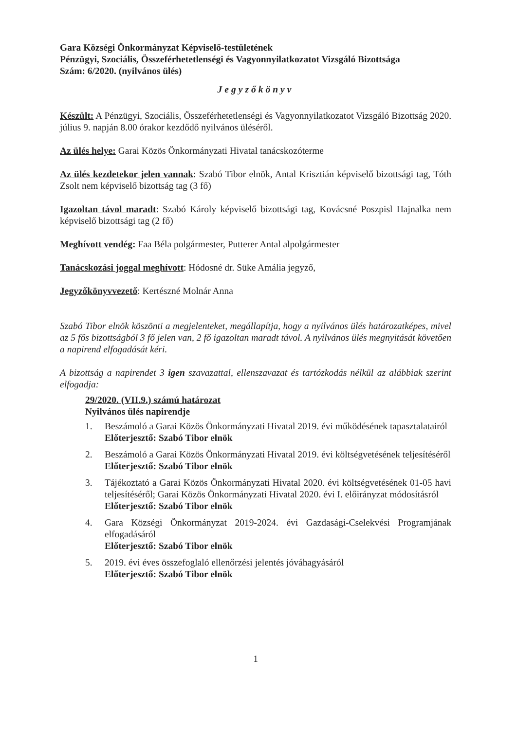Gara Községi Önkormányzat Képviselő-testületének
Pénzügyi, Szociális, Összeférhetetlenségi és Vagyonnyilatkozatot Vizsgáló Bizottsága
Szám: 6/2020. (nyilvános ülés)
Jegyzőkönyv
Készült: A Pénzügyi, Szociális, Összeférhetetlenségi és Vagyonnyilatkozatot Vizsgáló Bizottság 2020. július 9. napján 8.00 órakor kezdődő nyilvános üléséről.
Az ülés helye: Garai Közös Önkormányzati Hivatal tanácskozóterme
Az ülés kezdetekor jelen vannak: Szabó Tibor elnök, Antal Krisztián képviselő bizottsági tag, Tóth Zsolt nem képviselő bizottság tag (3 fő)
Igazoltan távol maradt: Szabó Károly képviselő bizottsági tag, Kovácsné Poszpisl Hajnalka nem képviselő bizottsági tag (2 fő)
Meghívott vendég: Faa Béla polgármester, Putterer Antal alpolgármester
Tanácskozási joggal meghívott: Hódosné dr. Süke Amália jegyző,
Jegyzőkönyvvezető: Kertészné Molnár Anna
Szabó Tibor elnök köszönti a megjelenteket, megállapítja, hogy a nyilvános ülés határozatképes, mivel az 5 fős bizottságból 3 fő jelen van, 2 fő igazoltan maradt távol. A nyilvános ülés megnyitását követően a napirend elfogadását kéri.
A bizottság a napirendet 3 igen szavazattal, ellenszavazat és tartózkodás nélkül az alábbiak szerint elfogadja:
29/2020. (VII.9.) számú határozat
Nyilvános ülés napirendje
1. Beszámoló a Garai Közös Önkormányzati Hivatal 2019. évi működésének tapasztalatairól
Előterjesztő: Szabó Tibor elnök
2. Beszámoló a Garai Közös Önkormányzati Hivatal 2019. évi költségvetésének teljesítéséről
Előterjesztő: Szabó Tibor elnök
3. Tájékoztató a Garai Közös Önkormányzati Hivatal 2020. évi költségvetésének 01-05 havi teljesítéséről; Garai Közös Önkormányzati Hivatal 2020. évi I. előirányzat módosításról
Előterjesztő: Szabó Tibor elnök
4. Gara Községi Önkormányzat 2019-2024. évi Gazdasági-Cselekvési Programjának elfogadásáról
Előterjesztő: Szabó Tibor elnök
5. 2019. évi éves összefoglaló ellenőrzési jelentés jóváhagyásáról
Előterjesztő: Szabó Tibor elnök
1